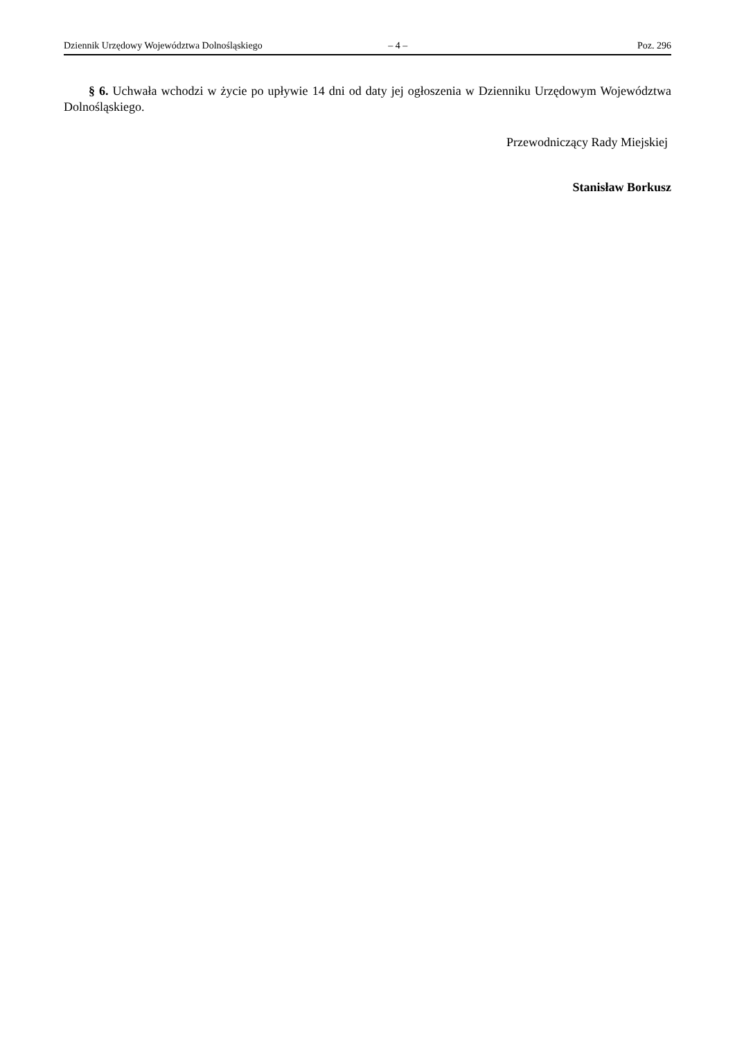Dziennik Urzędowy Województwa Dolnośląskiego – 4 – Poz. 296
§ 6. Uchwała wchodzi w życie po upływie 14 dni od daty jej ogłoszenia w Dzienniku Urzędowym Województwa Dolnośląskiego.
Przewodniczący Rady Miejskiej
Stanisław Borkusz